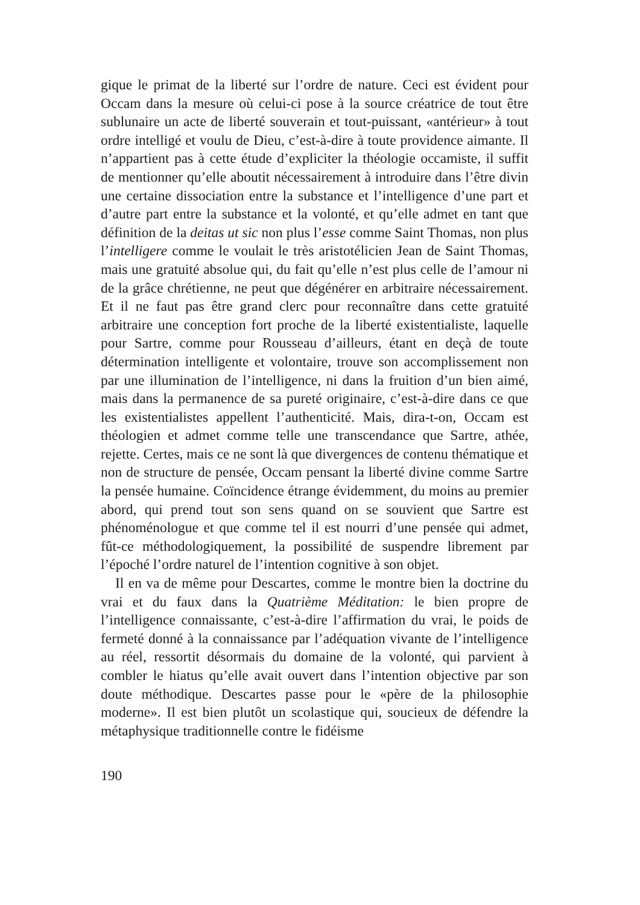gique le primat de la liberté sur l’ordre de nature. Ceci est évident pour Occam dans la mesure où celui-ci pose à la source créatrice de tout être sublunaire un acte de liberté souverain et tout-puissant, «antérieur» à tout ordre intelligé et voulu de Dieu, c’est-à-dire à toute providence aimante. Il n’appartient pas à cette étude d’expliciter la théologie occamiste, il suffit de mentionner qu’elle aboutit nécessairement à introduire dans l’être divin une certaine dissociation entre la substance et l’intelligence d’une part et d’autre part entre la substance et la volonté, et qu’elle admet en tant que définition de la deitas ut sic non plus l’esse comme Saint Thomas, non plus l’intelligere comme le voulait le très aristotélicien Jean de Saint Thomas, mais une gratuité absolue qui, du fait qu’elle n’est plus celle de l’amour ni de la grâce chrétienne, ne peut que dégénérer en arbitraire nécessairement. Et il ne faut pas être grand clerc pour reconnaître dans cette gratuité arbitraire une conception fort proche de la liberté existentialiste, laquelle pour Sartre, comme pour Rousseau d’ailleurs, étant en deçà de toute détermination intelligente et volontaire, trouve son accomplissement non par une illumination de l’intelligence, ni dans la fruition d’un bien aimé, mais dans la permanence de sa pureté originaire, c’est-à-dire dans ce que les existentialistes appellent l’authenticité. Mais, dira-t-on, Occam est théologien et admet comme telle une transcendance que Sartre, athée, rejette. Certes, mais ce ne sont là que divergences de contenu thématique et non de structure de pensée, Occam pensant la liberté divine comme Sartre la pensée humaine. Coïncidence étrange évidemment, du moins au premier abord, qui prend tout son sens quand on se souvient que Sartre est phénoménologue et que comme tel il est nourri d’une pensée qui admet, fût-ce méthodologiquement, la possibilité de suspendre librement par l’époché l’ordre naturel de l’intention cognitive à son objet.
Il en va de même pour Descartes, comme le montre bien la doctrine du vrai et du faux dans la Quatrième Méditation: le bien propre de l’intelligence connaissante, c’est-à-dire l’affirmation du vrai, le poids de fermeté donné à la connaissance par l’adéquation vivante de l’intelligence au réel, ressortit désormais du domaine de la volonté, qui parvient à combler le hiatus qu’elle avait ouvert dans l’intention objective par son doute méthodique. Descartes passe pour le «père de la philosophie moderne». Il est bien plutôt un scolastique qui, soucieux de défendre la métaphysique traditionnelle contre le fidéisme
190